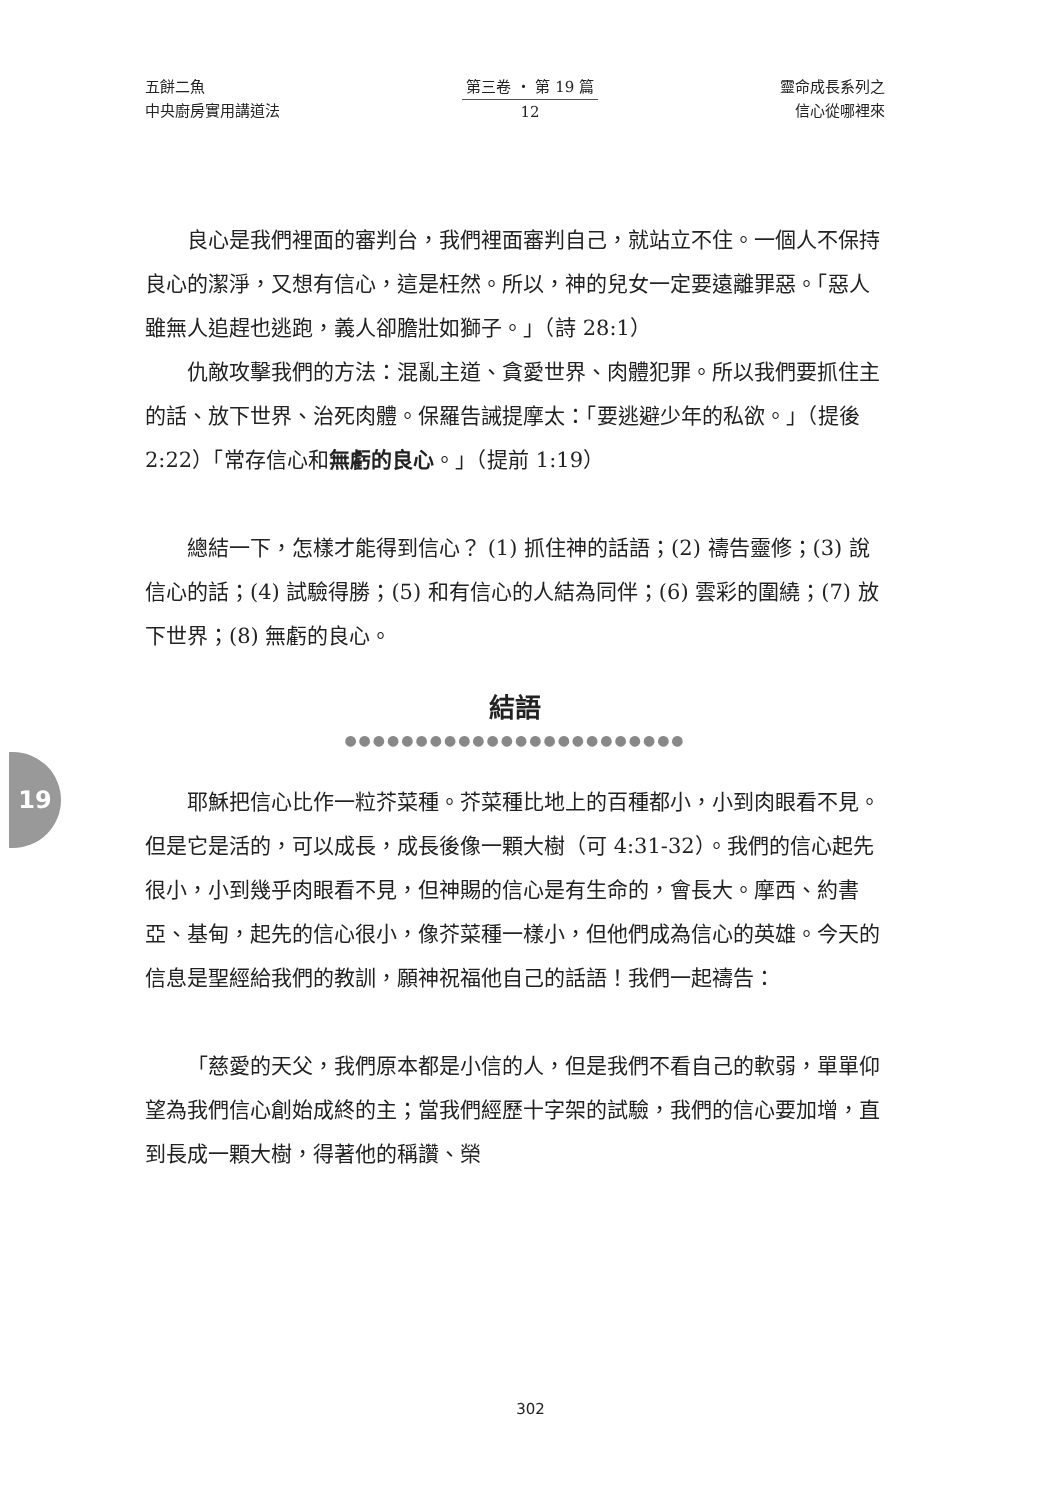五餅二魚
中央廚房實用講道法
第三卷 ・ 第 19 篇
12
靈命成長系列之
信心從哪裡來
19
良心是我們裡面的審判台，我們裡面審判自己，就站立不住。一個人不保持良心的潔淨，又想有信心，這是枉然。所以，神的兒女一定要遠離罪惡。「惡人雖無人追趕也逃跑，義人卻膽壯如獅子。」（詩 28:1）
仇敵攻擊我們的方法：混亂主道、貪愛世界、肉體犯罪。所以我們要抓住主的話、放下世界、治死肉體。保羅告誡提摩太：「要逃避少年的私欲。」（提後 2:22）「常存信心和無虧的良心。」（提前 1:19）
總結一下，怎樣才能得到信心？ (1) 抓住神的話語；(2) 禱告靈修；(3) 說信心的話；(4) 試驗得勝；(5) 和有信心的人結為同伴；(6) 雲彩的圍繞；(7) 放下世界；(8) 無虧的良心。
結語
●●●●●●●●●●●●●●●●●●●●●●●●
耶穌把信心比作一粒芥菜種。芥菜種比地上的百種都小，小到肉眼看不見。但是它是活的，可以成長，成長後像一顆大樹（可 4:31-32）。我們的信心起先很小，小到幾乎肉眼看不見，但神賜的信心是有生命的，會長大。摩西、約書亞、基甸，起先的信心很小，像芥菜種一樣小，但他們成為信心的英雄。今天的信息是聖經給我們的教訓，願神祝福他自己的話語！我們一起禱告：
「慈愛的天父，我們原本都是小信的人，但是我們不看自己的軟弱，單單仰望為我們信心創始成終的主；當我們經歷十字架的試驗，我們的信心要加增，直到長成一顆大樹，得著他的稱讚、榮
302